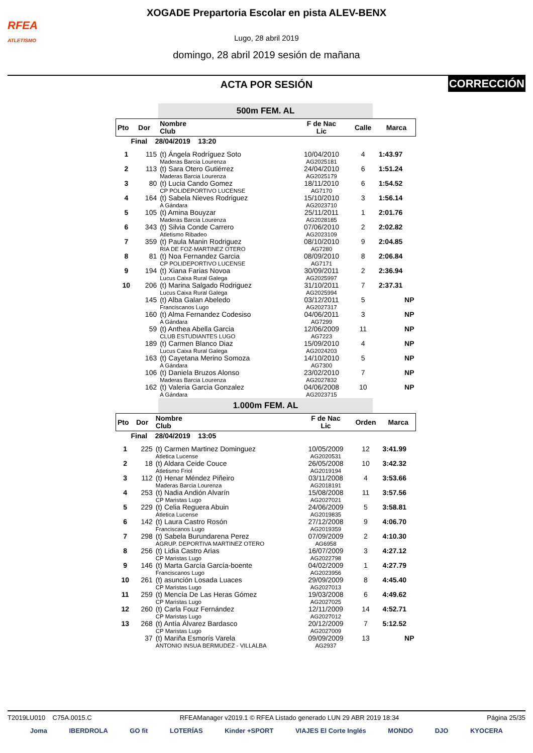RFEA
ATLETISMO
XOGADE Prepartoria Escolar en pista ALEV-BENX
Lugo, 28 abril 2019
domingo, 28 abril 2019 sesión de mañana
ACTA POR SESIÓN CORRECCIÓN
500m FEM. AL
| Pto | Dor | Nombre Club | F de Nac Lic | Calle | Marca |
| --- | --- | --- | --- | --- | --- |
| Final 28/04/2019 13:20 | | | | | |
| 1 | 115 | (t) Ángela Rodríguez Soto Maderas Barcia Lourenza | 10/04/2010 AG2025181 | 4 | 1:43.97 |
| 2 | 113 | (t) Sara Otero Gutiérrez Maderas Barcia Lourenza | 24/04/2010 AG2025179 | 6 | 1:51.24 |
| 3 | 80 | (t) Lucia Cando Gomez CP POLIDEPORTIVO LUCENSE | 18/11/2010 AG7170 | 6 | 1:54.52 |
| 4 | 164 | (t) Sabela Nieves Rodriguez A Gándara | 15/10/2010 AG2023710 | 3 | 1:56.14 |
| 5 | 105 | (t) Amina Bouyzar Maderas Barcia Lourenza | 25/11/2011 AG2028185 | 1 | 2:01.76 |
| 6 | 343 | (t) Silvia Conde Carrero Atletismo Ribadeo | 07/06/2010 AG2023109 | 2 | 2:02.82 |
| 7 | 359 | (t) Paula Manin Rodriguez RIA DE FOZ-MARTINEZ OTERO | 08/10/2010 AG7280 | 9 | 2:04.85 |
| 8 | 81 | (t) Noa Fernandez Garcia CP POLIDEPORTIVO LUCENSE | 08/09/2010 AG7171 | 8 | 2:06.84 |
| 9 | 194 | (t) Xiana Farias Novoa Lucus Caixa Rural Galega | 30/09/2011 AG2025997 | 2 | 2:36.94 |
| 10 | 206 | (t) Marina Salgado Rodriguez Lucus Caixa Rural Galega | 31/10/2011 AG2025994 | 7 | 2:37.31 |
| | 145 | (t) Alba Galan Abeledo Franciscanos Lugo | 03/12/2011 AG2027317 | 5 | NP |
| | 160 | (t) Alma Fernandez Codesiso A Gándara | 04/06/2011 AG7299 | 3 | NP |
| | 59 | (t) Anthea Abella Garcia CLUB ESTUDIANTES LUGO | 12/06/2009 AG7223 | 11 | NP |
| | 189 | (t) Carmen Blanco Diaz Lucus Caixa Rural Galega | 15/09/2010 AG2024203 | 4 | NP |
| | 163 | (t) Cayetana Merino Somoza A Gándara | 14/10/2010 AG7300 | 5 | NP |
| | 106 | (t) Daniela Bruzos Alonso Maderas Barcia Lourenza | 23/02/2010 AG2027832 | 7 | NP |
| | 162 | (t) Valeria Garcia Gonzalez A Gándara | 04/06/2008 AG2023715 | 10 | NP |
1.000m FEM. AL
| Pto | Dor | Nombre Club | F de Nac Lic | Orden | Marca |
| --- | --- | --- | --- | --- | --- |
| Final 28/04/2019 13:05 | | | | | |
| 1 | 225 | (t) Carmen Martinez Dominguez Atletica Lucense | 10/05/2009 AG2020531 | 12 | 3:41.99 |
| 2 | 18 | (t) Aldara Ceide Couce Atletismo Friol | 26/05/2008 AG2019194 | 10 | 3:42.32 |
| 3 | 112 | (t) Henar Méndez Piñeiro Maderas Barcia Lourenza | 03/11/2008 AG2018191 | 4 | 3:53.66 |
| 4 | 253 | (t) Nadia Andión Alvarín CP Maristas Lugo | 15/08/2008 AG2027021 | 11 | 3:57.56 |
| 5 | 229 | (t) Celia Reguera Abuin Atletica Lucense | 24/06/2009 AG2019835 | 5 | 3:58.81 |
| 6 | 142 | (t) Laura Castro Rosón Franciscanos Lugo | 27/12/2008 AG2019359 | 9 | 4:06.70 |
| 7 | 298 | (t) Sabela Burundarena Perez AGRUP. DEPORTIVA MARTINEZ OTERO | 07/09/2009 AG6958 | 2 | 4:10.30 |
| 8 | 256 | (t) Lidia Castro Arias CP Maristas Lugo | 16/07/2009 AG2022798 | 3 | 4:27.12 |
| 9 | 146 | (t) Marta García García-boente Franciscanos Lugo | 04/02/2009 AG2023956 | 1 | 4:27.79 |
| 10 | 261 | (t) asunción Losada Luaces CP Maristas Lugo | 29/09/2009 AG2027013 | 8 | 4:45.40 |
| 11 | 259 | (t) Mencía De Las Heras Gómez CP Maristas Lugo | 19/03/2008 AG2027025 | 6 | 4:49.62 |
| 12 | 260 | (t) Carla Fouz Fernández CP Maristas Lugo | 12/11/2009 AG2027012 | 14 | 4:52.71 |
| 13 | 268 | (t) Antía Álvarez Bardasco CP Maristas Lugo | 20/12/2009 AG2027009 | 7 | 5:12.52 |
| | 37 | (t) Mariña Esmorís Varela ANTONIO INSUA BERMUDEZ - VILLALBA | 09/09/2009 AG2937 | 13 | NP |
T2019LU010 C75A.0015.C RFEAManager v2019.1 © RFEA Listado generado LUN 29 ABR 2019 18:34 Página 25/35
Joma IBERDROLA GO fit LOTERÍAS Kinder +SPORT VIAJES El Corte Inglés MONDO DJO KYOCERA